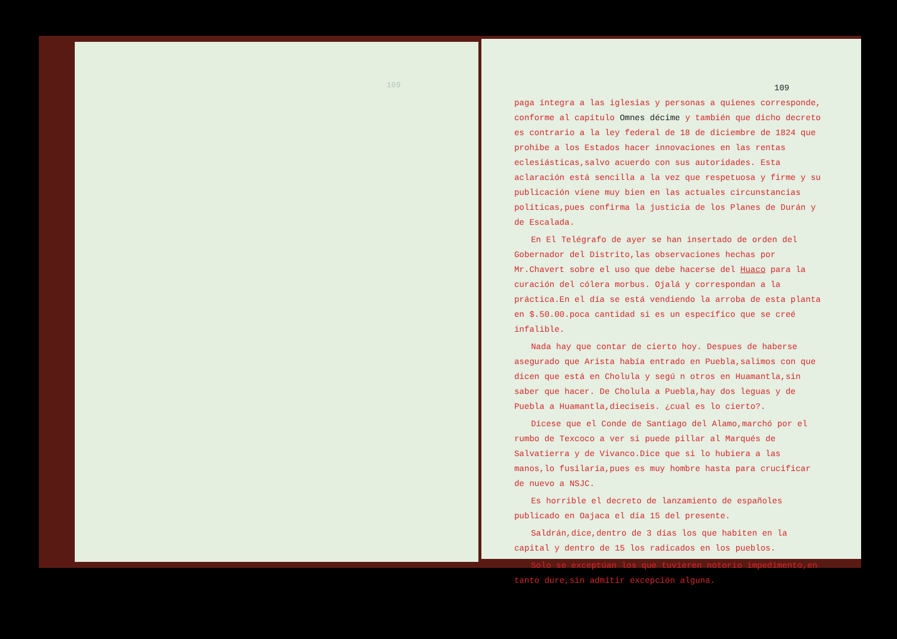109
109
paga íntegra a las iglesias y personas a quienes corresponde, conforme al capítulo Omnes décime y también que dicho decreto es contrario a la ley federal de 18 de diciembre de 1824 que prohibe a los Estados hacer innovaciones en las rentas eclesiásticas,salvo acuerdo con sus autoridades. Esta aclaración está sencilla a la vez que respetuosa y firme y su publicación viene muy bien en las actuales circunstancias políticas,pues confirma la justicia de los Planes de Durán y de Escalada.
En El Telégrafo de ayer se han insertado de orden del Gobernador del Distrito,las observaciones hechas por Mr.Chavert sobre el uso que debe hacerse del Huaco para la curación del cólera morbus. Ojalá y correspondan a la práctica.En el día se está vendiendo la arroba de esta planta en $.50.00.poca cantidad si es un específico que se creé infalible.
Nada hay que contar de cierto hoy. Despues de haberse asegurado que Arista había entrado en Puebla,salimos con que dicen que está en Cholula y segú n otros en Huamantla,sin saber que hacer. De Cholula a Puebla,hay dos leguas y de Puebla a Huamantla,dieciseis. ¿cual es lo cierto?.
Dícese que el Conde de Santiago del Alamo,marchó por el rumbo de Texcoco a ver si puede pillar al Marqués de Salvatierra y de Vivanco.Dice que si lo hubiera a las manos,lo fusilaría,pues es muy hombre hasta para crucificar de nuevo a NSJC.
Es horrible el decreto de lanzamiento de españoles publicado en Oajaca el día 15 del presente.
Saldrán,dice,dentro de 3 días los que habiten en la capital y dentro de 15 los radicados en los pueblos.
Solo se exceptúan los que tuvieren notorio impedimento,en tanto dure,sin admitir excepción alguna.